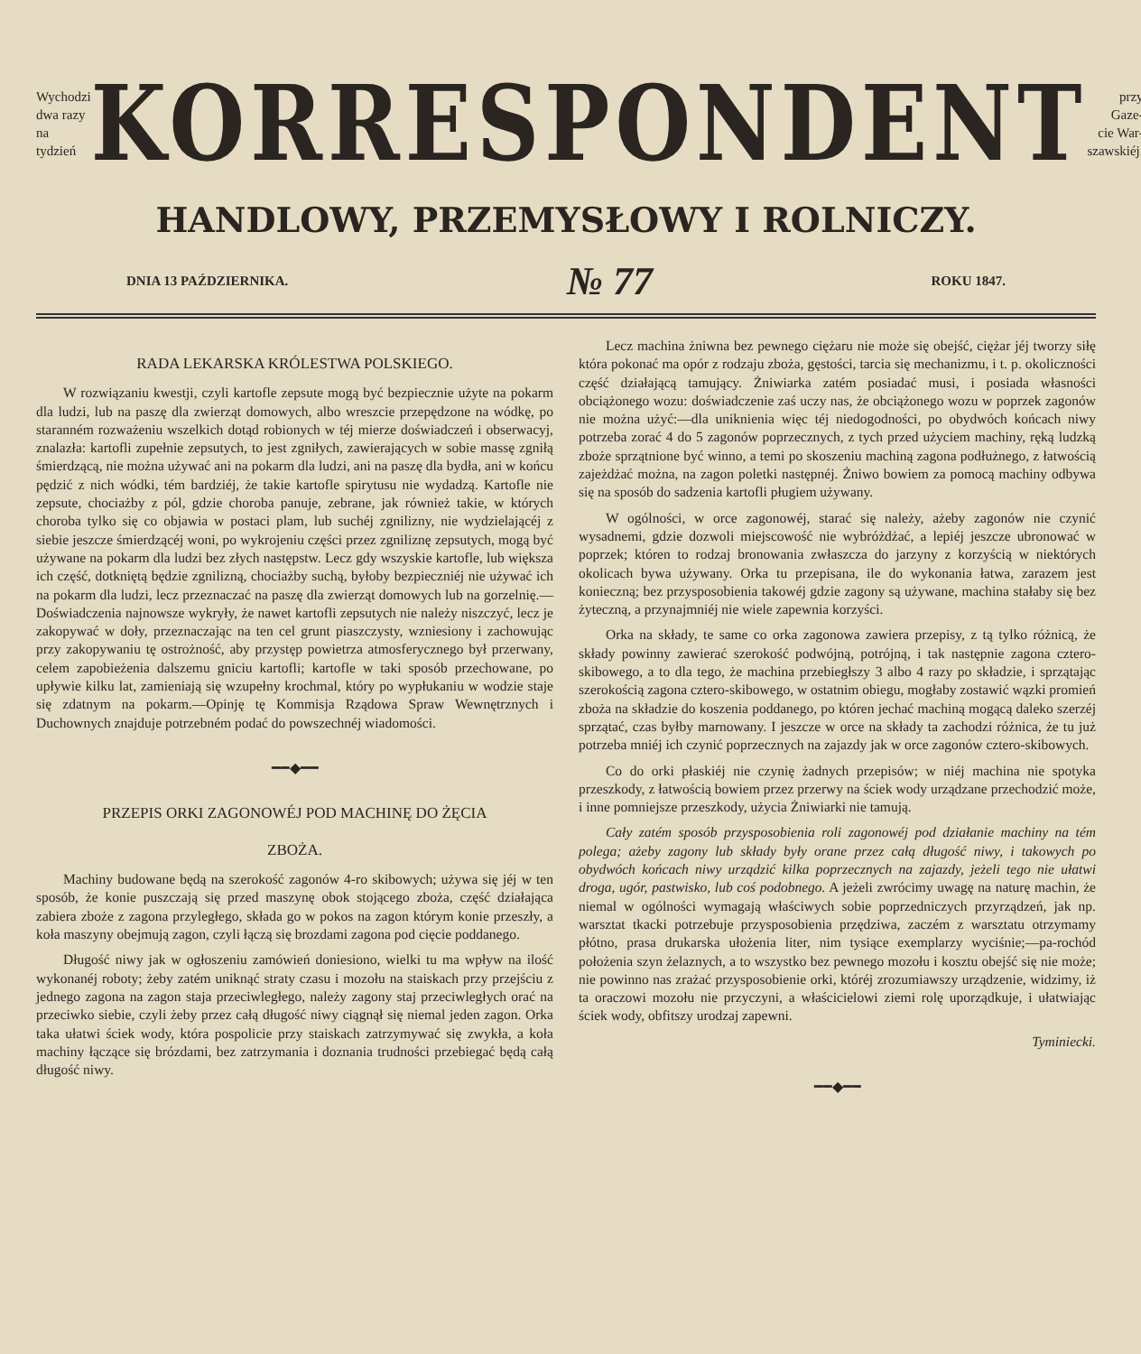Wychodzi
dwa razy
na tydzień
KORRESPONDENT
przy Gaze-
cie War-
szawskiéj.
HANDLOWY, PRZEMYSŁOWY I ROLNICZY.
DNIA 13 PAŹDZIERNIKA. № 77 ROKU 1847.
RADA LEKARSKA KRÓLESTWA POLSKIEGO.
W rozwiązaniu kwestji, czyli kartofle zepsute mogą być bezpiecznie użyte na pokarm dla ludzi, lub na paszę dla zwierząt domowych, albo wreszcie przepędzone na wódkę, po staranném rozważeniu wszelkich dotąd robionych w téj mierze doświadczeń i obserwacyj, znalazła: kartofli zupełnie zepsutych, to jest zgniłych, zawierających w sobie massę zgniłą śmierdzącą, nie można używać ani na pokarm dla ludzi, ani na paszę dla bydła, ani w końcu pędzić z nich wódki, tém bardziéj, że takie kartofle spirytusu nie wydadzą. Kartofle nie zepsute, chociażby z pól, gdzie choroba panuje, zebrane, jak również takie, w których choroba tylko się co objawia w postaci plam, lub suchéj zgnilizny, nie wydzielającéj z siebie jeszcze śmierdzącéj woni, po wykrojeniu części przez zgniliznę zepsutych, mogą być używane na pokarm dla ludzi bez złych następstw. Lecz gdy wszyskie kartofle, lub większa ich część, dotkniętą będzie zgnilizną, chociażby suchą, byłoby bezpieczniéj nie używać ich na pokarm dla ludzi, lecz przeznaczać na paszę dla zwierząt domowych lub na gorzelnię.—Doświadczenia najnowsze wykryły, że nawet kartofli zepsutych nie należy niszczyć, lecz je zakopywać w doły, przeznaczając na ten cel grunt piaszczysty, wzniesiony i zachowując przy zakopywaniu tę ostrożność, aby przystęp powietrza atmosferycznego był przerwany, celem zapobieżenia dalszemu gniciu kartofli; kartofle w taki sposób przechowane, po upływie kilku lat, zamieniają się wzupełny krochmal, który po wypłukaniu w wodzie staje się zdatnym na pokarm.—Opinję tę Kommisja Rządowa Spraw Wewnętrznych i Duchownych znajduje potrzebném podać do powszechnéj wiadomości.
━━◆━━
PRZEPIS ORKI ZAGONOWÉJ POD MACHINĘ DO ŻĘCIA
ZBOŻA.
Machiny budowane będą na szerokość zagonów 4-ro skibowych; używa się jéj w ten sposób, że konie puszczają się przed maszynę obok stojącego zboża, część działająca zabiera zboże z zagona przyległego, składa go w pokos na zagon którym konie przeszły, a koła maszyny obejmują zagon, czyli łączą się brozdami zagona pod cięcie poddanego.
Długość niwy jak w ogłoszeniu zamówień doniesiono, wielki tu ma wpływ na ilość wykonanéj roboty; żeby zatém uniknąć straty czasu i mozołu na staiskach przy przejściu z jednego zagona na zagon staja przeciwległego, należy zagony staj przeciwległych orać na przeciwko siebie, czyli żeby przez całą długość niwy ciągnął się niemal jeden zagon. Orka taka ułatwi ściek wody, która pospolicie przy staiskach zatrzymywać się zwykła, a koła machiny łączące się brózdami, bez zatrzymania i doznania trudności przebiegać będą całą długość niwy.
Lecz machina żniwna bez pewnego ciężaru nie może się obejść, ciężar jéj tworzy siłę która pokonać ma opór z rodzaju zboża, gęstości, tarcia się mechanizmu, i t. p. okoliczności część działającą tamujący. Żniwiarka zatém posiadać musi, i posiada własności obciążonego wozu: doświadczenie zaś uczy nas, że obciążonego wozu w poprzek zagonów nie można użyć:—dla uniknienia więc téj niedogodności, po obydwóch końcach niwy potrzeba zorać 4 do 5 zagonów poprzecznych, z tych przed użyciem machiny, ręką ludzką zboże sprzątnione być winno, a temi po skoszeniu machiną zagona podłużnego, z łatwością zajeżdżać można, na zagon poletki następnéj. Żniwo bowiem za pomocą machiny odbywa się na sposób do sadzenia kartofli pługiem używany.
W ogólności, w orce zagonowéj, starać się należy, ażeby zagonów nie czynić wysadnemi, gdzie dozwoli miejscowość nie wybróżdżać, a lepiéj jeszcze ubronować w poprzek; któren to rodzaj bronowania zwłaszcza do jarzyny z korzyścią w niektórych okolicach bywa używany. Orka tu przepisana, ile do wykonania łatwa, zarazem jest konieczną; bez przysposobienia takowéj gdzie zagony są używane, machina stałaby się bez żyteczną, a przynajmniéj nie wiele zapewnia korzyści.
Orka na składy, te same co orka zagonowa zawiera przepisy, z tą tylko różnicą, że składy powinny zawierać szerokość podwójną, potrójną, i tak następnie zagona cztero-skibowego, a to dla tego, że machina przebiegłszy 3 albo 4 razy po składzie, i sprzątając szerokością zagona cztero-skibowego, w ostatnim obiegu, mogłaby zostawić wązki promień zboża na składzie do koszenia poddanego, po któren jechać machiną mogącą daleko szerzéj sprzątać, czas byłby marnowany. I jeszcze w orce na składy ta zachodzi różnica, że tu już potrzeba mniéj ich czynić poprzecznych na zajazdy jak w orce zagonów cztero-skibowych.
Co do orki płaskiéj nie czynię żadnych przepisów; w niéj machina nie spotyka przeszkody, z łatwością bowiem przez przerwy na ściek wody urządzane przechodzić może, i inne pomniejsze przeszkody, użycia Żniwiarki nie tamują.
Cały zatém sposób przysposobienia roli zagonowéj pod działanie machiny na tém polega; ażeby zagony lub składy były orane przez całą długość niwy, i takowych po obydwóch końcach niwy urządzić kilka poprzecznych na zajazdy, jeżeli tego nie ułatwi droga, ugór, pastwisko, lub coś podobnego. A jeżeli zwrócimy uwagę na naturę machin, że niemal w ogólności wymagają właściwych sobie poprzedniczych przyrządzeń, jak np. warsztat tkacki potrzebuje przysposobienia przędziwa, zaczém z warsztatu otrzymamy płótno, prasa drukarska ułożenia liter, nim tysiące exemplarzy wyciśnie;—pa-rochód położenia szyn żelaznych, a to wszystko bez pewnego mozołu i kosztu obejść się nie może; nie powinno nas zrażać przysposobienie orki, któréj zrozumiawszy urządzenie, widzimy, iż ta oraczowi mozołu nie przyczyni, a właścicielowi ziemi rolę uporządkuje, i ułatwiając ściek wody, obfitszy urodzaj zapewni.
Tyminiecki.
━━◆━━